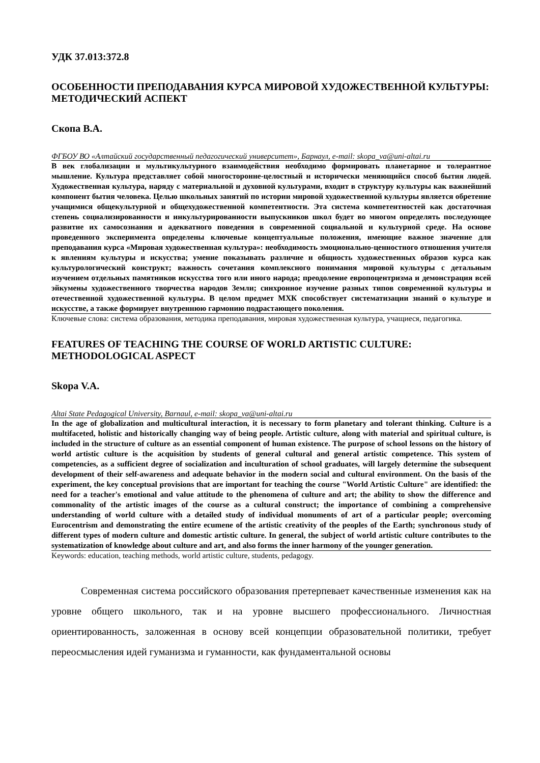УДК 37.013:372.8
ОСОБЕННОСТИ ПРЕПОДАВАНИЯ КУРСА МИРОВОЙ ХУДОЖЕСТВЕННОЙ КУЛЬТУРЫ: МЕТОДИЧЕСКИЙ АСПЕКТ
Скопа В.А.
ФГБОУ ВО «Алтайский государственный педагогический университет», Барнаул, e-mail: skopa_va@uni-altai.ru
В век глобализации и мультикультурного взаимодействия необходимо формировать планетарное и толерантное мышление. Культура представляет собой многосторонне-целостный и исторически меняющийся способ бытия людей. Художественная культура, наряду с материальной и духовной культурами, входит в структуру культуры как важнейший компонент бытия человека. Целью школьных занятий по истории мировой художественной культуры является обретение учащимися общекультурной и общехудожественной компетентности. Эта система компетентностей как достаточная степень социализированности и инкультурированности выпускников школ будет во многом определять последующее развитие их самосознания и адекватного поведения в современной социальной и культурной среде. На основе проведенного эксперимента определены ключевые концептуальные положения, имеющие важное значение для преподавания курса «Мировая художественная культура»: необходимость эмоционально-ценностного отношения учителя к явлениям культуры и искусства; умение показывать различие и общность художественных образов курса как культурологический конструкт; важность сочетания комплексного понимания мировой культуры с детальным изучением отдельных памятников искусства того или иного народа; преодоление европоцентризма и демонстрация всей эйкумены художественного творчества народов Земли; синхронное изучение разных типов современной культуры и отечественной художественной культуры. В целом предмет МХК способствует систематизации знаний о культуре и искусстве, а также формирует внутреннюю гармонию подрастающего поколения.
Ключевые слова: система образования, методика преподавания, мировая художественная культура, учащиеся, педагогика.
FEATURES OF TEACHING THE COURSE OF WORLD ARTISTIC CULTURE: METHODOLOGICAL ASPECT
Skopa V.A.
Altai State Pedagogical University, Barnaul, e-mail: skopa_va@uni-altai.ru
In the age of globalization and multicultural interaction, it is necessary to form planetary and tolerant thinking. Culture is a multifaceted, holistic and historically changing way of being people. Artistic culture, along with material and spiritual culture, is included in the structure of culture as an essential component of human existence. The purpose of school lessons on the history of world artistic culture is the acquisition by students of general cultural and general artistic competence. This system of competencies, as a sufficient degree of socialization and inculturation of school graduates, will largely determine the subsequent development of their self-awareness and adequate behavior in the modern social and cultural environment. On the basis of the experiment, the key conceptual provisions that are important for teaching the course "World Artistic Culture" are identified: the need for a teacher's emotional and value attitude to the phenomena of culture and art; the ability to show the difference and commonality of the artistic images of the course as a cultural construct; the importance of combining a comprehensive understanding of world culture with a detailed study of individual monuments of art of a particular people; overcoming Eurocentrism and demonstrating the entire ecumene of the artistic creativity of the peoples of the Earth; synchronous study of different types of modern culture and domestic artistic culture. In general, the subject of world artistic culture contributes to the systematization of knowledge about culture and art, and also forms the inner harmony of the younger generation.
Keywords: education, teaching methods, world artistic culture, students, pedagogy.
Современная система российского образования претерпевает качественные изменения как на уровне общего школьного, так и на уровне высшего профессионального. Личностная ориентированность, заложенная в основу всей концепции образовательной политики, требует переосмысления идей гуманизма и гуманности, как фундаментальной основы